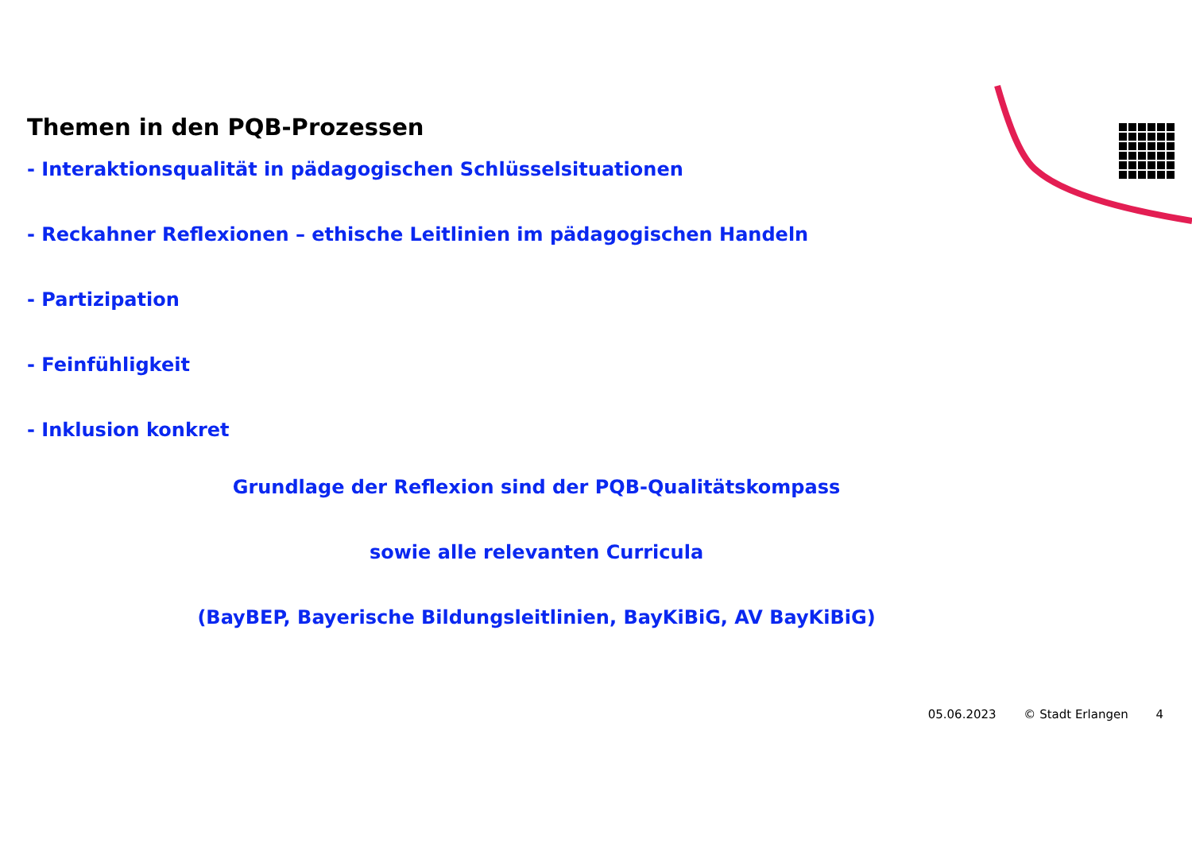Themen in den PQB-Prozessen
- Interaktionsqualität in pädagogischen Schlüsselsituationen
- Reckahner Reflexionen – ethische Leitlinien im pädagogischen Handeln
- Partizipation
- Feinfühligkeit
- Inklusion konkret
Grundlage der Reflexion sind der PQB-Qualitätskompass
sowie alle relevanten Curricula
(BayBEP, Bayerische Bildungsleitlinien, BayKiBiG, AV BayKiBiG)
05.06.2023 © Stadt Erlangen 4